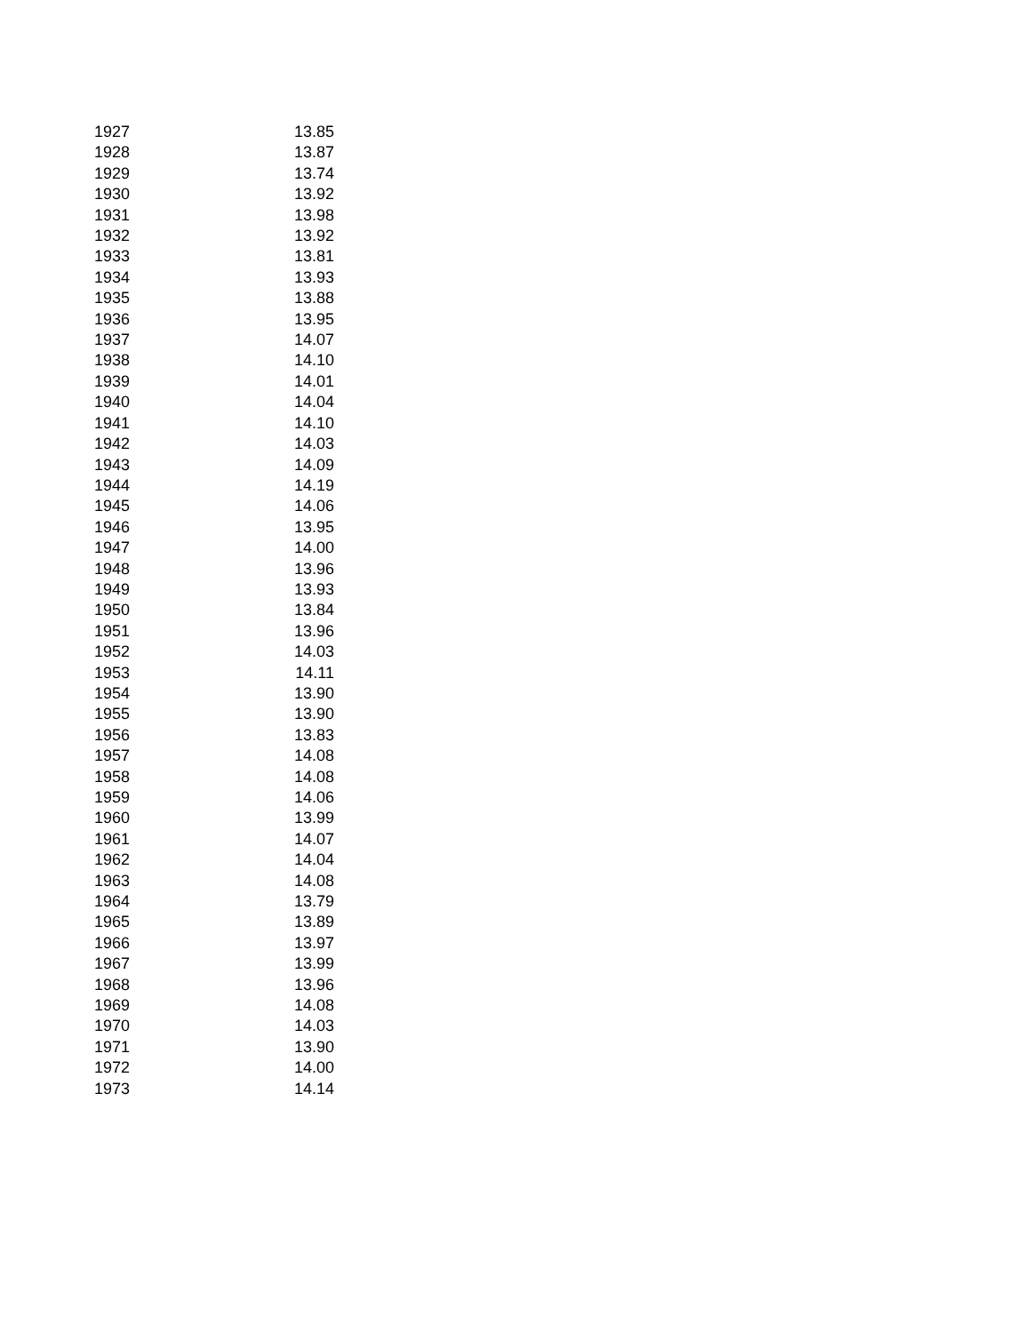| 1927 | 13.85 |
| 1928 | 13.87 |
| 1929 | 13.74 |
| 1930 | 13.92 |
| 1931 | 13.98 |
| 1932 | 13.92 |
| 1933 | 13.81 |
| 1934 | 13.93 |
| 1935 | 13.88 |
| 1936 | 13.95 |
| 1937 | 14.07 |
| 1938 | 14.10 |
| 1939 | 14.01 |
| 1940 | 14.04 |
| 1941 | 14.10 |
| 1942 | 14.03 |
| 1943 | 14.09 |
| 1944 | 14.19 |
| 1945 | 14.06 |
| 1946 | 13.95 |
| 1947 | 14.00 |
| 1948 | 13.96 |
| 1949 | 13.93 |
| 1950 | 13.84 |
| 1951 | 13.96 |
| 1952 | 14.03 |
| 1953 | 14.11 |
| 1954 | 13.90 |
| 1955 | 13.90 |
| 1956 | 13.83 |
| 1957 | 14.08 |
| 1958 | 14.08 |
| 1959 | 14.06 |
| 1960 | 13.99 |
| 1961 | 14.07 |
| 1962 | 14.04 |
| 1963 | 14.08 |
| 1964 | 13.79 |
| 1965 | 13.89 |
| 1966 | 13.97 |
| 1967 | 13.99 |
| 1968 | 13.96 |
| 1969 | 14.08 |
| 1970 | 14.03 |
| 1971 | 13.90 |
| 1972 | 14.00 |
| 1973 | 14.14 |